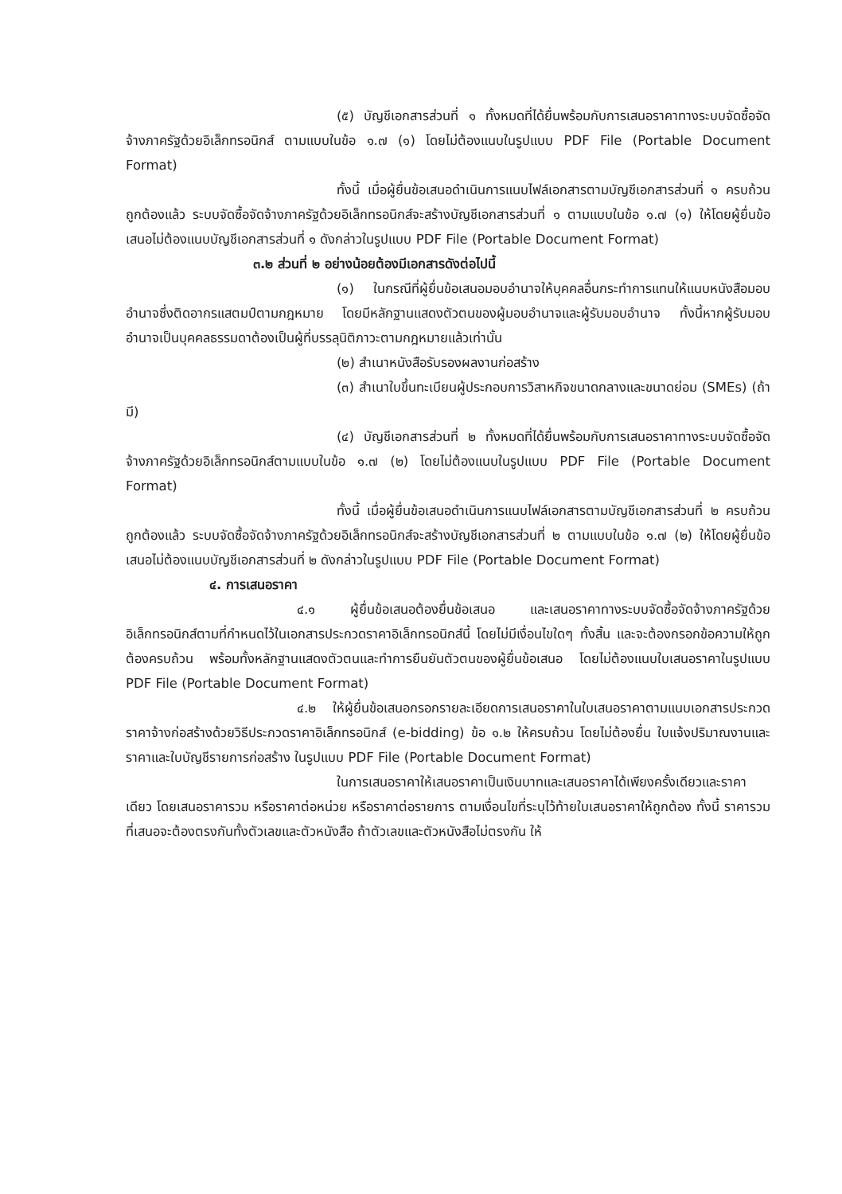(๕) บัญชีเอกสารส่วนที่ ๑ ทั้งหมดที่ได้ยื่นพร้อมกับการเสนอราคาทางระบบจัดซื้อจัดจ้างภาครัฐด้วยอิเล็กทรอนิกส์ ตามแบบในข้อ ๑.๗ (๑) โดยไม่ต้องแนบในรูปแบบ PDF File (Portable Document Format)
ทั้งนี้ เมื่อผู้ยื่นข้อเสนอดำเนินการแนบไฟล์เอกสารตามบัญชีเอกสารส่วนที่ ๑ ครบถ้วน ถูกต้องแล้ว ระบบจัดซื้อจัดจ้างภาครัฐด้วยอิเล็กทรอนิกส์จะสร้างบัญชีเอกสารส่วนที่ ๑ ตามแบบในข้อ ๑.๗ (๑) ให้โดยผู้ยื่นข้อเสนอไม่ต้องแนบบัญชีเอกสารส่วนที่ ๑ ดังกล่าวในรูปแบบ PDF File (Portable Document Format)
๓.๒ ส่วนที่ ๒ อย่างน้อยต้องมีเอกสารดังต่อไปนี้
(๑) ในกรณีที่ผู้ยื่นข้อเสนอมอบอำนาจให้บุคคลอื่นกระทำการแทนให้แนบหนังสือมอบอำนาจซึ่งติดอากรแสตมป์ตามกฎหมาย โดยมีหลักฐานแสดงตัวตนของผู้มอบอำนาจและผู้รับมอบอำนาจ ทั้งนี้หากผู้รับมอบอำนาจเป็นบุคคลธรรมดาต้องเป็นผู้ที่บรรลุนิติภาวะตามกฎหมายแล้วเท่านั้น
(๒) สำเนาหนังสือรับรองผลงานก่อสร้าง
(๓) สำเนาใบขึ้นทะเบียนผู้ประกอบการวิสาหกิจขนาดกลางและขนาดย่อม (SMEs) (ถ้ามี)
(๔) บัญชีเอกสารส่วนที่ ๒ ทั้งหมดที่ได้ยื่นพร้อมกับการเสนอราคาทางระบบจัดซื้อจัดจ้างภาครัฐด้วยอิเล็กทรอนิกส์ตามแบบในข้อ ๑.๗ (๒) โดยไม่ต้องแนบในรูปแบบ PDF File (Portable Document Format)
ทั้งนี้ เมื่อผู้ยื่นข้อเสนอดำเนินการแนบไฟล์เอกสารตามบัญชีเอกสารส่วนที่ ๒ ครบถ้วน ถูกต้องแล้ว ระบบจัดซื้อจัดจ้างภาครัฐด้วยอิเล็กทรอนิกส์จะสร้างบัญชีเอกสารส่วนที่ ๒ ตามแบบในข้อ ๑.๗ (๒) ให้โดยผู้ยื่นข้อเสนอไม่ต้องแนบบัญชีเอกสารส่วนที่ ๒ ดังกล่าวในรูปแบบ PDF File (Portable Document Format)
๔. การเสนอราคา
๔.๑ ผู้ยื่นข้อเสนอต้องยื่นข้อเสนอ และเสนอราคาทางระบบจัดซื้อจัดจ้างภาครัฐด้วยอิเล็กทรอนิกส์ตามที่กำหนดไว้ในเอกสารประกวดราคาอิเล็กทรอนิกส์นี้ โดยไม่มีเงื่อนไขใดๆ ทั้งสิ้น และจะต้องกรอกข้อความให้ถูกต้องครบถ้วน พร้อมทั้งหลักฐานแสดงตัวตนและทำการยืนยันตัวตนของผู้ยื่นข้อเสนอ โดยไม่ต้องแนบใบเสนอราคาในรูปแบบ PDF File (Portable Document Format)
๔.๒ ให้ผู้ยื่นข้อเสนอกรอกรายละเอียดการเสนอราคาในใบเสนอราคาตามแนบเอกสารประกวดราคาจ้างก่อสร้างด้วยวิธีประกวดราคาอิเล็กทรอนิกส์ (e-bidding) ข้อ ๑.๒ ให้ครบถ้วน โดยไม่ต้องยื่น ใบแจ้งปริมาณงานและราคาและใบบัญชีรายการก่อสร้าง ในรูปแบบ PDF File (Portable Document Format)
ในการเสนอราคาให้เสนอราคาเป็นเงินบาทและเสนอราคาได้เพียงครั้งเดียวและราคาเดียว โดยเสนอราคารวม หรือราคาต่อหน่วย หรือราคาต่อรายการ ตามเงื่อนไขที่ระบุไว้ท้ายใบเสนอราคาให้ถูกต้อง ทั้งนี้ ราคารวมที่เสนอจะต้องตรงกันทั้งตัวเลขและตัวหนังสือ ถ้าตัวเลขและตัวหนังสือไม่ตรงกัน ให้